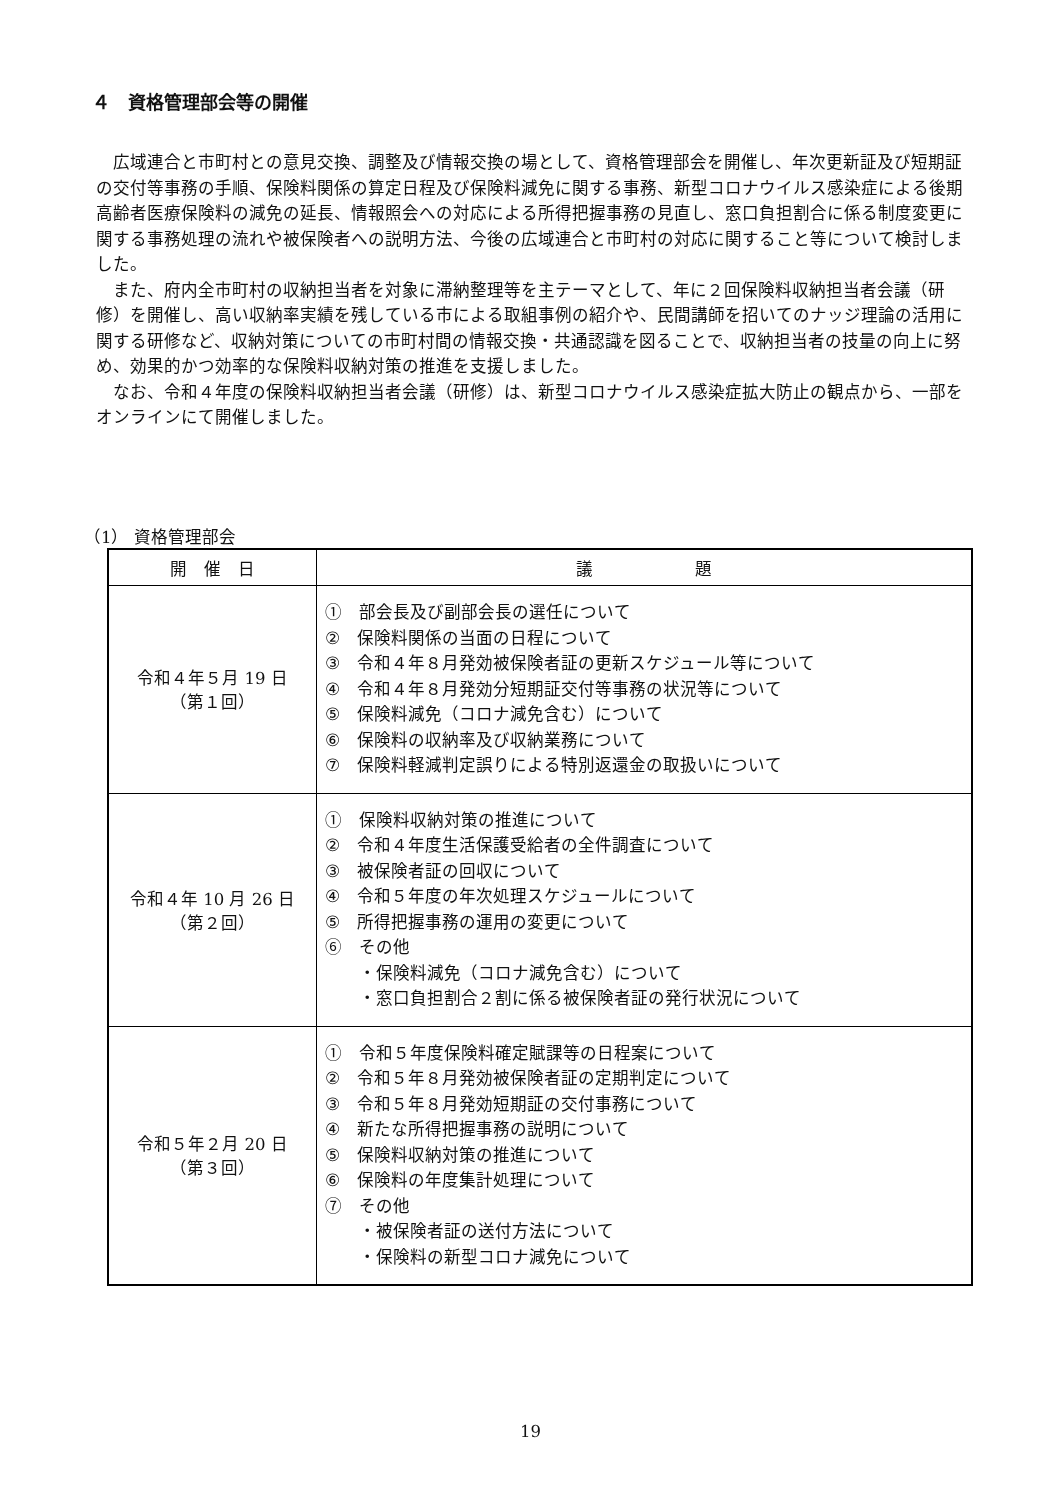４　資格管理部会等の開催
広域連合と市町村との意見交換、調整及び情報交換の場として、資格管理部会を開催し、年次更新証及び短期証の交付等事務の手順、保険料関係の算定日程及び保険料減免に関する事務、新型コロナウイルス感染症による後期高齢者医療保険料の減免の延長、情報照会への対応による所得把握事務の見直し、窓口負担割合に係る制度変更に関する事務処理の流れや被保険者への説明方法、今後の広域連合と市町村の対応に関すること等について検討しました。
また、府内全市町村の収納担当者を対象に滞納整理等を主テーマとして、年に２回保険料収納担当者会議（研修）を開催し、高い収納率実績を残している市による取組事例の紹介や、民間講師を招いてのナッジ理論の活用に関する研修など、収納対策についての市町村間の情報交換・共通認識を図ることで、収納担当者の技量の向上に努め、効果的かつ効率的な保険料収納対策の推進を支援しました。
なお、令和４年度の保険料収納担当者会議（研修）は、新型コロナウイルス感染症拡大防止の観点から、一部をオンラインにて開催しました。
（1） 資格管理部会
| 開 催 日 | 議 題 |
| --- | --- |
| 令和４年５月 19 日 （第１回） | ① 部会長及び副部会長の選任について ② 保険料関係の当面の日程について ③ 令和４年８月発効被保険者証の更新スケジュール等について ④ 令和４年８月発効分短期証交付等事務の状況等について ⑤ 保険料減免（コロナ減免含む）について ⑥ 保険料の収納率及び収納業務について ⑦ 保険料軽減判定誤りによる特別返還金の取扱いについて |
| 令和４年 10 月 26 日 （第２回） | ① 保険料収納対策の推進について ② 令和４年度生活保護受給者の全件調査について ③ 被保険者証の回収について ④ 令和５年度の年次処理スケジュールについて ⑤ 所得把握事務の運用の変更について ⑥ その他 ・保険料減免（コロナ減免含む）について ・窓口負担割合２割に係る被保険者証の発行状況について |
| 令和５年２月 20 日 （第３回） | ① 令和５年度保険料確定賦課等の日程案について ② 令和５年８月発効被保険者証の定期判定について ③ 令和５年８月発効短期証の交付事務について ④ 新たな所得把握事務の説明について ⑤ 保険料収納対策の推進について ⑥ 保険料の年度集計処理について ⑦ その他 ・被保険者証の送付方法について ・保険料の新型コロナ減免について |
19